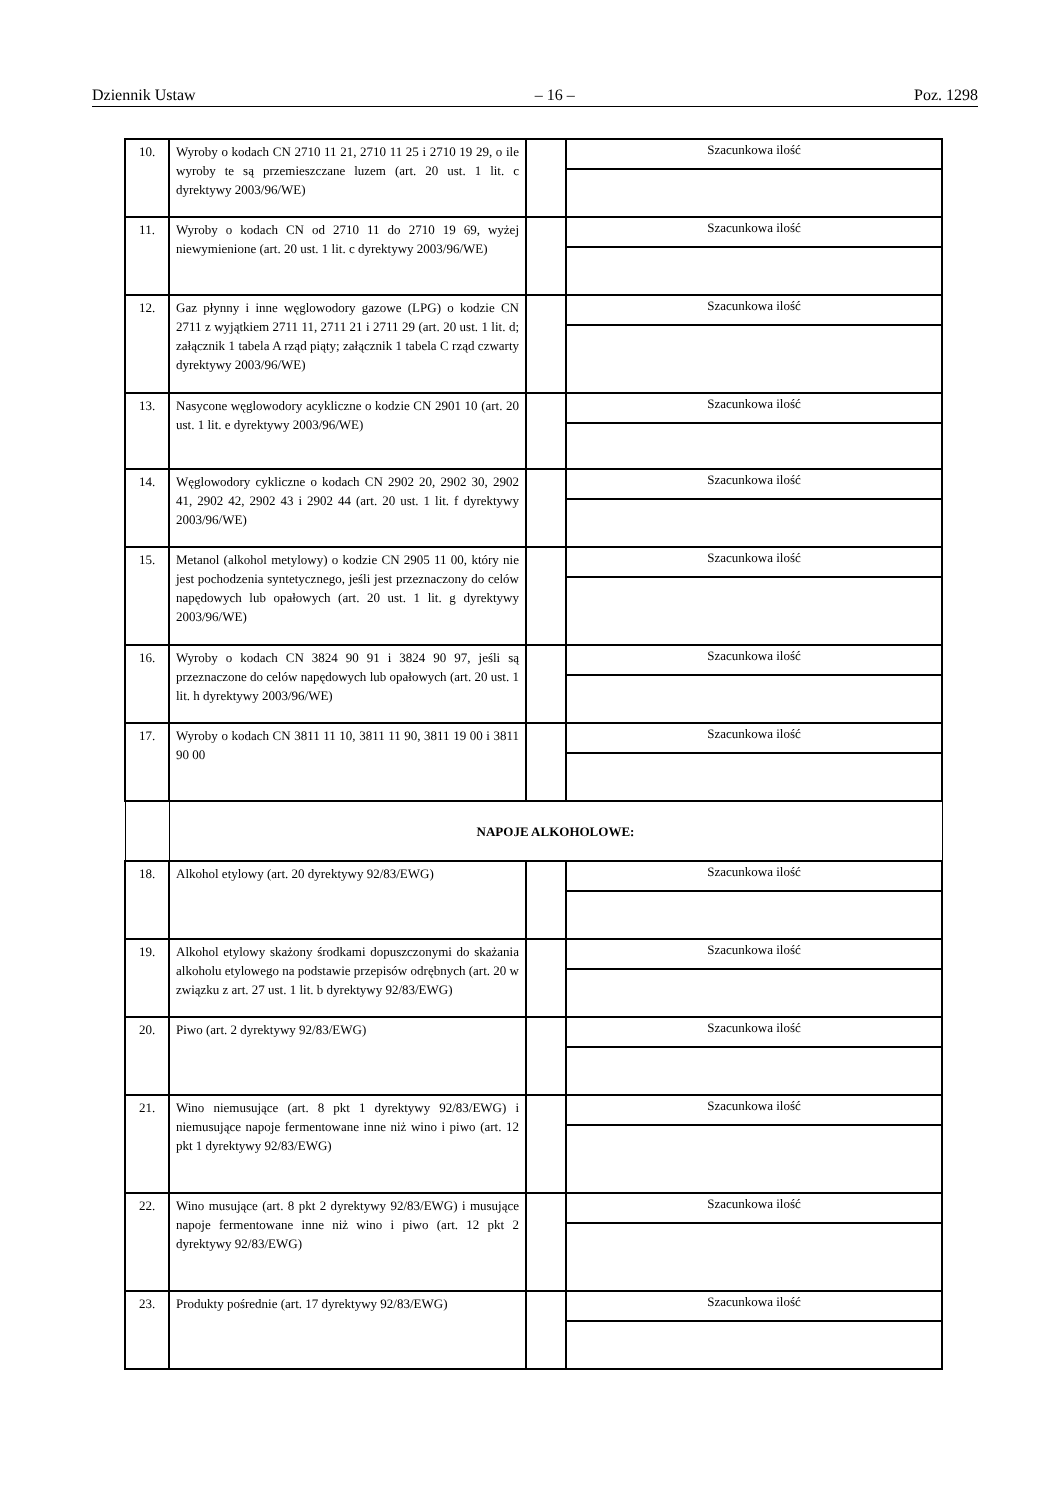Dziennik Ustaw – 16 – Poz. 1298
| 10. | Wyroby o kodach CN 2710 11 21, 2710 11 25 i 2710 19 29, o ile wyroby te są przemieszczane luzem (art. 20 ust. 1 lit. c dyrektywy 2003/96/WE) | | Szacunkowa ilość |
| 11. | Wyroby o kodach CN od 2710 11 do 2710 19 69, wyżej niewymienione (art. 20 ust. 1 lit. c dyrektywy 2003/96/WE) | | Szacunkowa ilość |
| 12. | Gaz płynny i inne węglowodory gazowe (LPG) o kodzie CN 2711 z wyjątkiem 2711 11, 2711 21 i 2711 29 (art. 20 ust. 1 lit. d; załącznik 1 tabela A rząd piąty; załącznik 1 tabela C rząd czwarty dyrektywy 2003/96/WE) | | Szacunkowa ilość |
| 13. | Nasycone węglowodory acykliczne o kodzie CN 2901 10 (art. 20 ust. 1 lit. e dyrektywy 2003/96/WE) | | Szacunkowa ilość |
| 14. | Węglowodory cykliczne o kodach CN 2902 20, 2902 30, 2902 41, 2902 42, 2902 43 i 2902 44 (art. 20 ust. 1 lit. f dyrektywy 2003/96/WE) | | Szacunkowa ilość |
| 15. | Metanol (alkohol metylowy) o kodzie CN 2905 11 00, który nie jest pochodzenia syntetycznego, jeśli jest przeznaczony do celów napędowych lub opałowych (art. 20 ust. 1 lit. g dyrektywy 2003/96/WE) | | Szacunkowa ilość |
| 16. | Wyroby o kodach CN 3824 90 91 i 3824 90 97, jeśli są przeznaczone do celów napędowych lub opałowych (art. 20 ust. 1 lit. h dyrektywy 2003/96/WE) | | Szacunkowa ilość |
| 17. | Wyroby o kodach CN 3811 11 10, 3811 11 90, 3811 19 00 i 3811 90 00 | | Szacunkowa ilość |
| | NAPOJE ALKOHOLOWE: | | |
| 18. | Alkohol etylowy (art. 20 dyrektywy 92/83/EWG) | | Szacunkowa ilość |
| 19. | Alkohol etylowy skażony środkami dopuszczonymi do skażania alkoholu etylowego na podstawie przepisów odrębnych (art. 20 w związku z art. 27 ust. 1 lit. b dyrektywy 92/83/EWG) | | Szacunkowa ilość |
| 20. | Piwo (art. 2 dyrektywy 92/83/EWG) | | Szacunkowa ilość |
| 21. | Wino niemusujące (art. 8 pkt 1 dyrektywy 92/83/EWG) i niemusujące napoje fermentowane inne niż wino i piwo (art. 12 pkt 1 dyrektywy 92/83/EWG) | | Szacunkowa ilość |
| 22. | Wino musujące (art. 8 pkt 2 dyrektywy 92/83/EWG) i musujące napoje fermentowane inne niż wino i piwo (art. 12 pkt 2 dyrektywy 92/83/EWG) | | Szacunkowa ilość |
| 23. | Produkty pośrednie (art. 17 dyrektywy 92/83/EWG) | | Szacunkowa ilość |